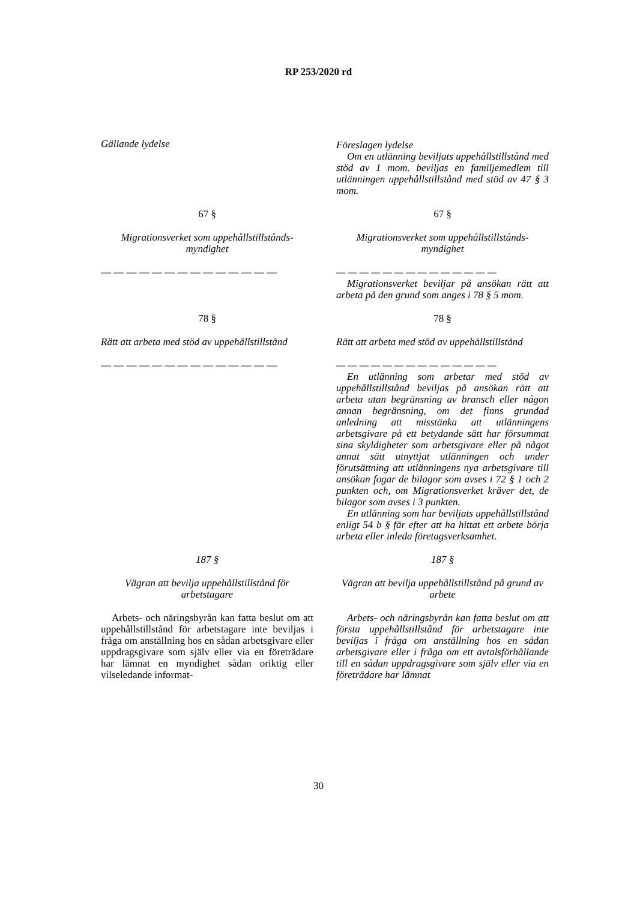RP 253/2020 rd
Gällande lydelse Föreslagen lydelse
Om en utlänning beviljats uppehållstillstånd med stöd av 1 mom. beviljas en familjemedlem till utlänningen uppehållstillstånd med stöd av 47 § 3 mom.
67 § 67 §
Migrationsverket som uppehållstillstånds-myndighet
Migrationsverket som uppehållstillstånds-myndighet
— — — — — — — — — — — — — — — — — — — — — — — — — — — —
Migrationsverket beviljar på ansökan rätt att arbeta på den grund som anges i 78 § 5 mom.
78 § 78 §
Rätt att arbeta med stöd av uppehållstillstånd
Rätt att arbeta med stöd av uppehållstillstånd
— — — — — — — — — — — — — — — — — — — — — — — — — — — —
En utlänning som arbetar med stöd av uppehållstillstånd beviljas på ansökan rätt att arbeta utan begränsning av bransch eller någon annan begränsning, om det finns grundad anledning att misstänka att utlänningens arbetsgivare på ett betydande sätt har försummat sina skyldigheter som arbetsgivare eller på något annat sätt utnyttjat utlänningen och under förutsättning att utlänningens nya arbetsgivare till ansökan fogar de bilagor som avses i 72 § 1 och 2 punkten och, om Migrationsverket kräver det, de bilagor som avses i 3 punkten.
En utlänning som har beviljats uppehållstillstånd enligt 54 b § får efter att ha hittat ett arbete börja arbeta eller inleda företagsverksamhet.
187 § 187 §
Vägran att bevilja uppehållstillstånd för arbetstagare
Vägran att bevilja uppehållstillstånd på grund av arbete
Arbets- och näringsbyrån kan fatta beslut om att uppehållstillstånd för arbetstagare inte beviljas i fråga om anställning hos en sådan arbetsgivare eller uppdragsgivare som själv eller via en företrädare har lämnat en myndighet sådan oriktig eller vilseledande informat-
Arbets- och näringsbyrån kan fatta beslut om att första uppehållstillstånd för arbetstagare inte beviljas i fråga om anställning hos en sådan arbetsgivare eller i fråga om ett avtalsförhållande till en sådan uppdragsgivare som själv eller via en företrädare har lämnat
30